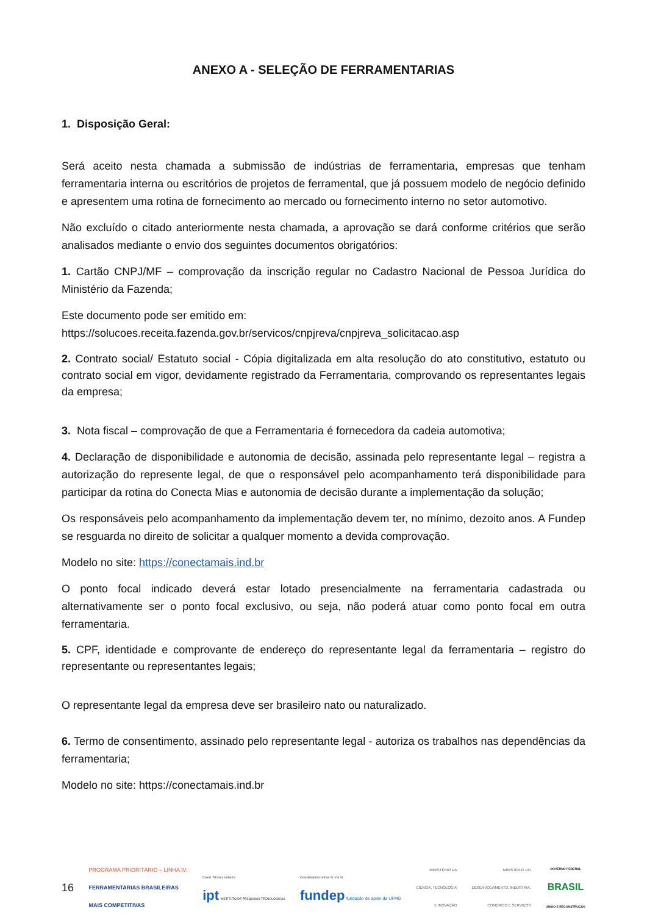ANEXO A - SELEÇÃO DE FERRAMENTARIAS
1. Disposição Geral:
Será aceito nesta chamada a submissão de indústrias de ferramentaria, empresas que tenham ferramentaria interna ou escritórios de projetos de ferramental, que já possuem modelo de negócio definido e apresentem uma rotina de fornecimento ao mercado ou fornecimento interno no setor automotivo.
Não excluído o citado anteriormente nesta chamada, a aprovação se dará conforme critérios que serão analisados mediante o envio dos seguintes documentos obrigatórios:
1. Cartão CNPJ/MF – comprovação da inscrição regular no Cadastro Nacional de Pessoa Jurídica do Ministério da Fazenda;
Este documento pode ser emitido em:
https://solucoes.receita.fazenda.gov.br/servicos/cnpjreva/cnpjreva_solicitacao.asp
2. Contrato social/ Estatuto social - Cópia digitalizada em alta resolução do ato constitutivo, estatuto ou contrato social em vigor, devidamente registrado da Ferramentaria, comprovando os representantes legais da empresa;
3. Nota fiscal – comprovação de que a Ferramentaria é fornecedora da cadeia automotiva;
4. Declaração de disponibilidade e autonomia de decisão, assinada pelo representante legal – registra a autorização do represente legal, de que o responsável pelo acompanhamento terá disponibilidade para participar da rotina do Conecta Mias e autonomia de decisão durante a implementação da solução;
Os responsáveis pelo acompanhamento da implementação devem ter, no mínimo, dezoito anos. A Fundep se resguarda no direito de solicitar a qualquer momento a devida comprovação.
Modelo no site: https://conectamais.ind.br
O ponto focal indicado deverá estar lotado presencialmente na ferramentaria cadastrada ou alternativamente ser o ponto focal exclusivo, ou seja, não poderá atuar como ponto focal em outra ferramentaria.
5. CPF, identidade e comprovante de endereço do representante legal da ferramentaria – registro do representante ou representantes legais;
O representante legal da empresa deve ser brasileiro nato ou naturalizado.
6. Termo de consentimento, assinado pelo representante legal - autoriza os trabalhos nas dependências da ferramentaria;
Modelo no site: https://conectamais.ind.br
16
PROGRAMA PRIORITÁRIO – LINHA IV:
FERRAMENTARIAS BRASILEIRAS
MAIS COMPETITIVAS
Coord. Técnica Linha IV
ipt INSTITUTO DE PESQUISAS TECNOLÓGICAS
Coordenadora Linhas IV, V e VI
fundep fundação de apoio da UFMG
MINISTÉRIO DA
CIÊNCIA, TECNOLOGIA
E INOVAÇÃO
MINISTÉRIO DO
DESENVOLVIMENTO, INDÚSTRIA,
COMÉRCIO E SERVIÇOS
GOVERNO FEDERAL
BRASIL
UNIÃO E RECONSTRUÇÃO